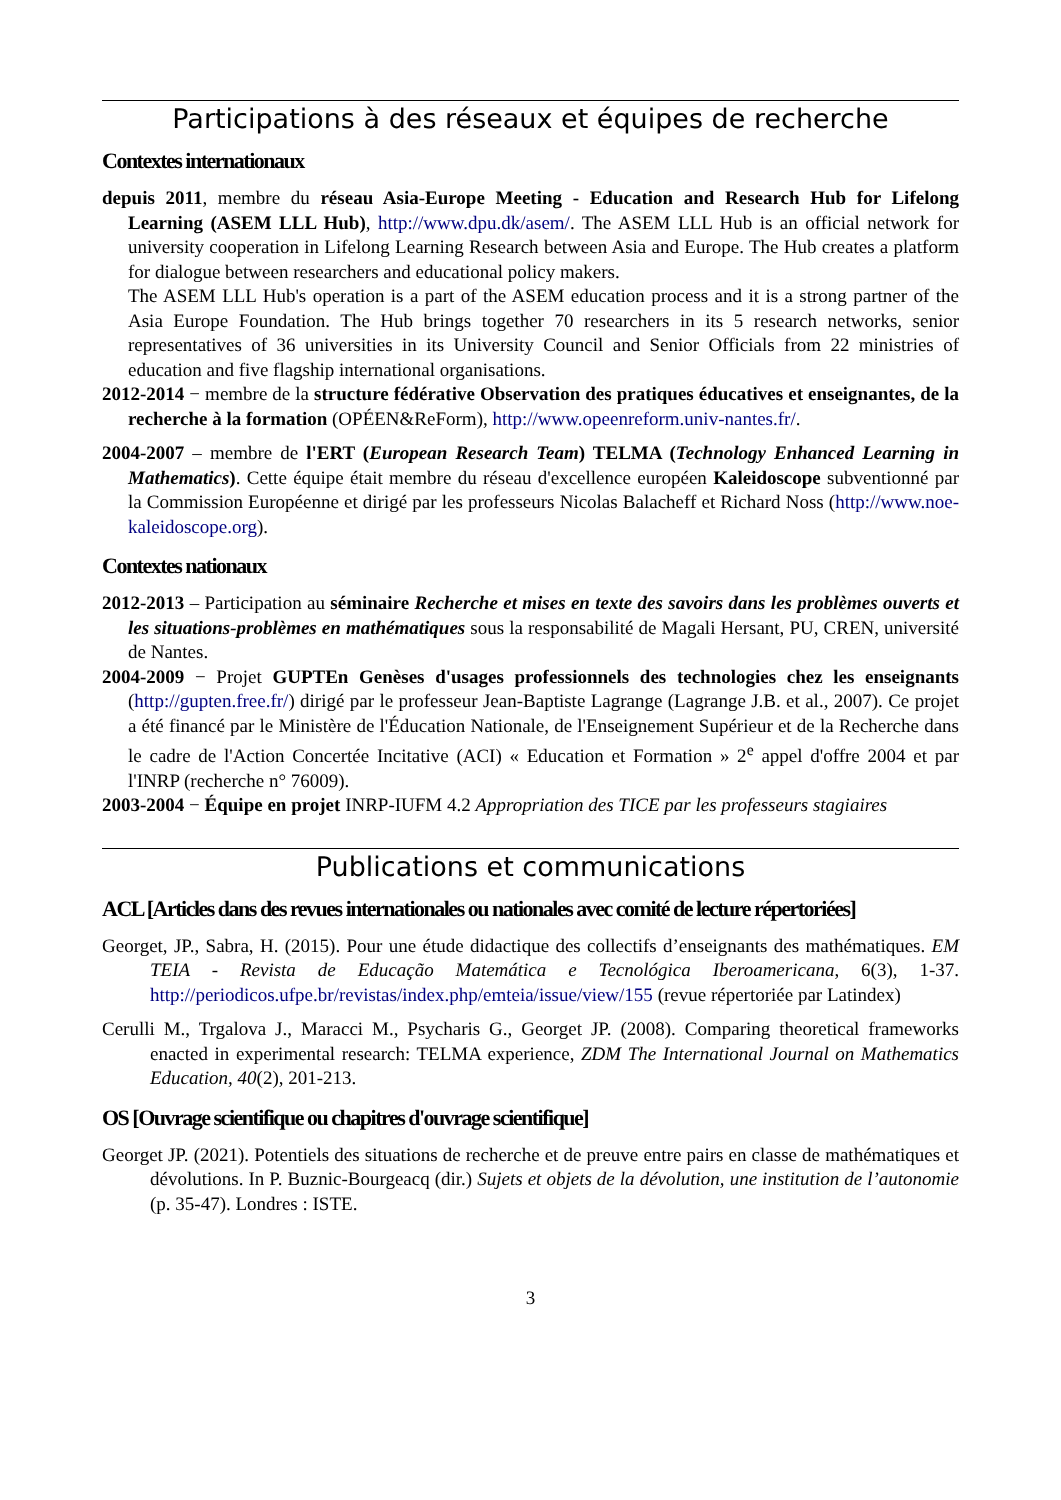Participations à des réseaux et équipes de recherche
Contextes internationaux
depuis 2011, membre du réseau Asia-Europe Meeting - Education and Research Hub for Lifelong Learning (ASEM LLL Hub), http://www.dpu.dk/asem/. The ASEM LLL Hub is an official network for university cooperation in Lifelong Learning Research between Asia and Europe. The Hub creates a platform for dialogue between researchers and educational policy makers.
The ASEM LLL Hub's operation is a part of the ASEM education process and it is a strong partner of the Asia Europe Foundation. The Hub brings together 70 researchers in its 5 research networks, senior representatives of 36 universities in its University Council and Senior Officials from 22 ministries of education and five flagship international organisations.
2012-2014 − membre de la structure fédérative Observation des pratiques éducatives et enseignantes, de la recherche à la formation (OPÉEN&ReForm), http://www.opeenreform.univ-nantes.fr/.
2004-2007 – membre de l'ERT (European Research Team) TELMA (Technology Enhanced Learning in Mathematics). Cette équipe était membre du réseau d'excellence européen Kaleidoscope subventionné par la Commission Européenne et dirigé par les professeurs Nicolas Balacheff et Richard Noss (http://www.noe-kaleidoscope.org).
Contextes nationaux
2012-2013 – Participation au séminaire Recherche et mises en texte des savoirs dans les problèmes ouverts et les situations-problèmes en mathématiques sous la responsabilité de Magali Hersant, PU, CREN, université de Nantes.
2004-2009 − Projet GUPTEn Genèses d'usages professionnels des technologies chez les enseignants (http://gupten.free.fr/) dirigé par le professeur Jean-Baptiste Lagrange (Lagrange J.B. et al., 2007). Ce projet a été financé par le Ministère de l'Éducation Nationale, de l'Enseignement Supérieur et de la Recherche dans le cadre de l'Action Concertée Incitative (ACI) « Education et Formation » 2<sup>e</sup> appel d'offre 2004 et par l'INRP (recherche n° 76009).
2003-2004 − Équipe en projet INRP-IUFM 4.2 Appropriation des TICE par les professeurs stagiaires
Publications et communications
ACL [Articles dans des revues internationales ou nationales avec comité de lecture répertoriées]
Georget, JP., Sabra, H. (2015). Pour une étude didactique des collectifs d’enseignants des mathématiques. EM TEIA - Revista de Educação Matemática e Tecnológica Iberoamericana, 6(3), 1-37. http://periodicos.ufpe.br/revistas/index.php/emteia/issue/view/155 (revue répertoriée par Latindex)
Cerulli M., Trgalova J., Maracci M., Psycharis G., Georget JP. (2008). Comparing theoretical frameworks enacted in experimental research: TELMA experience, ZDM The International Journal on Mathematics Education, 40(2), 201-213.
OS [Ouvrage scientifique ou chapitres d'ouvrage scientifique]
Georget JP. (2021). Potentiels des situations de recherche et de preuve entre pairs en classe de mathématiques et dévolutions. In P. Buznic-Bourgeacq (dir.) Sujets et objets de la dévolution, une institution de l’autonomie (p. 35-47). Londres : ISTE.
3